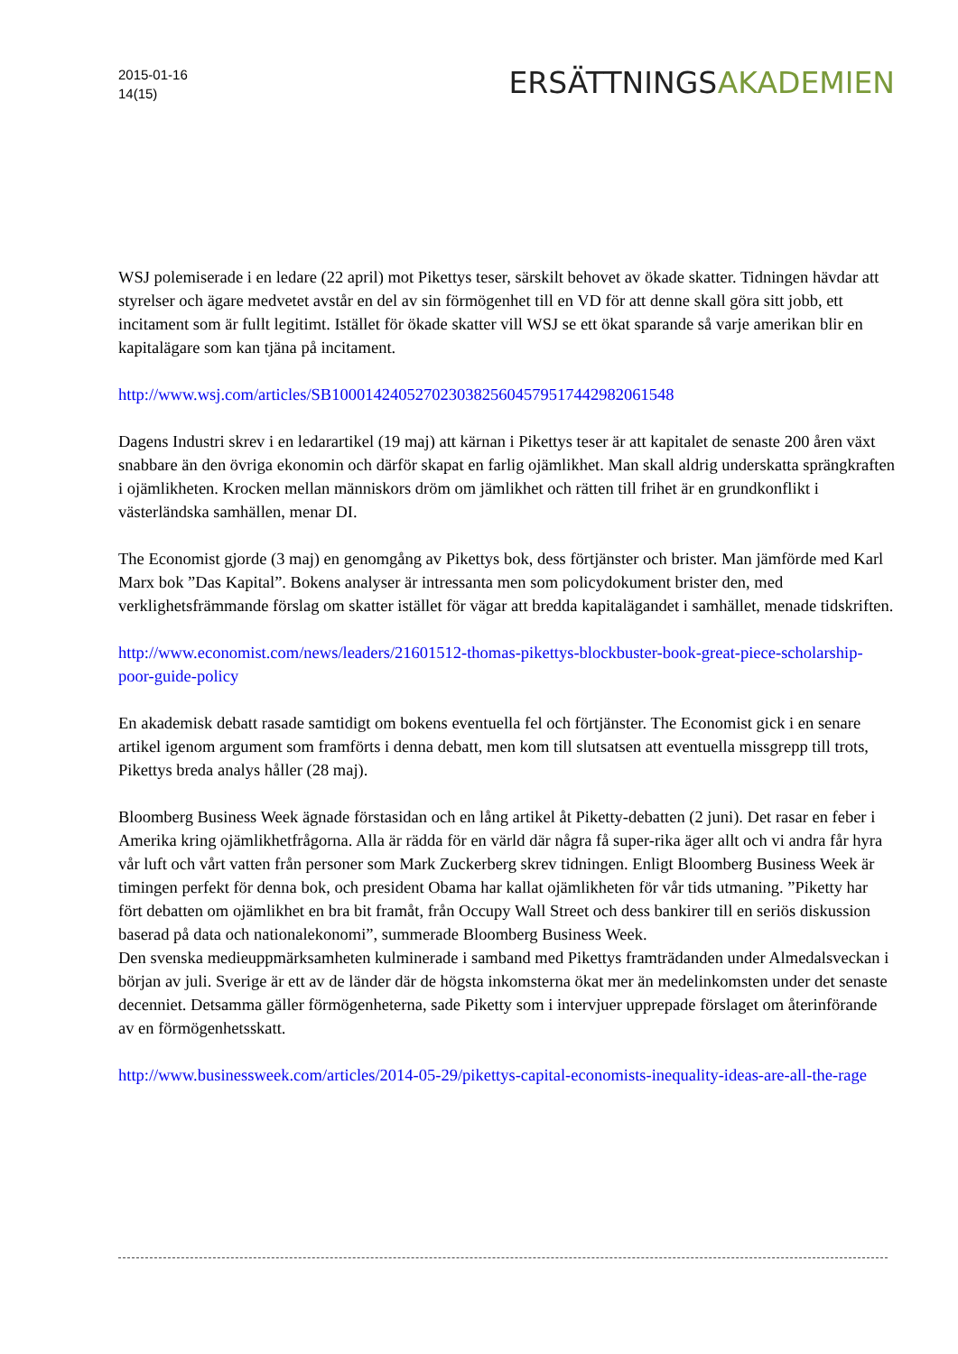2015-01-16
14(15)
ERSÄTTNINGSAKADEMIEN
WSJ polemiserade i en ledare (22 april) mot Pikettys teser, särskilt behovet av ökade skatter. Tidningen hävdar att styrelser och ägare medvetet avstår en del av sin förmögenhet till en VD för att denne skall göra sitt jobb, ett incitament som är fullt legitimt. Istället för ökade skatter vill WSJ se ett ökat sparande så varje amerikan blir en kapitalägare som kan tjäna på incitament.
http://www.wsj.com/articles/SB10001424052702303825604579517442982061548
Dagens Industri skrev i en ledarartikel (19 maj) att kärnan i Pikettys teser är att kapitalet de senaste 200 åren växt snabbare än den övriga ekonomin och därför skapat en farlig ojämlikhet. Man skall aldrig underskatta sprängkraften i ojämlikheten. Krocken mellan människors dröm om jämlikhet och rätten till frihet är en grundkonflikt i västerländska samhällen, menar DI.
The Economist gjorde (3 maj) en genomgång av Pikettys bok, dess förtjänster och brister. Man jämförde med Karl Marx bok ”Das Kapital”. Bokens analyser är intressanta men som policydokument brister den, med verklighetsfrämmande förslag om skatter istället för vägar att bredda kapitalägandet i samhället, menade tidskriften.
http://www.economist.com/news/leaders/21601512-thomas-pikettys-blockbuster-book-great-piece-scholarship-poor-guide-policy
En akademisk debatt rasade samtidigt om bokens eventuella fel och förtjänster. The Economist gick i en senare artikel igenom argument som framförts i denna debatt, men kom till slutsatsen att eventuella missgrepp till trots, Pikettys breda analys håller (28 maj).
Bloomberg Business Week ägnade förstasidan och en lång artikel åt Piketty-debatten (2 juni). Det rasar en feber i Amerika kring ojämlikhetfrågorna. Alla är rädda för en värld där några få super-rika äger allt och vi andra får hyra vår luft och vårt vatten från personer som Mark Zuckerberg skrev tidningen. Enligt Bloomberg Business Week är timingen perfekt för denna bok, och president Obama har kallat ojämlikheten för vår tids utmaning. ”Piketty har fört debatten om ojämlikhet en bra bit framåt, från Occupy Wall Street och dess bankirer till en seriös diskussion baserad på data och nationalekonomi”, summerade Bloomberg Business Week.
Den svenska medieuppmärksamheten kulminerade i samband med Pikettys framträdanden under Almedalsveckan i början av juli. Sverige är ett av de länder där de högsta inkomsterna ökat mer än medelinkomsten under det senaste decenniet. Detsamma gäller förmögenheterna, sade Piketty som i intervjuer upprepade förslaget om återinförande av en förmögenhetsskatt.
http://www.businessweek.com/articles/2014-05-29/pikettys-capital-economists-inequality-ideas-are-all-the-rage